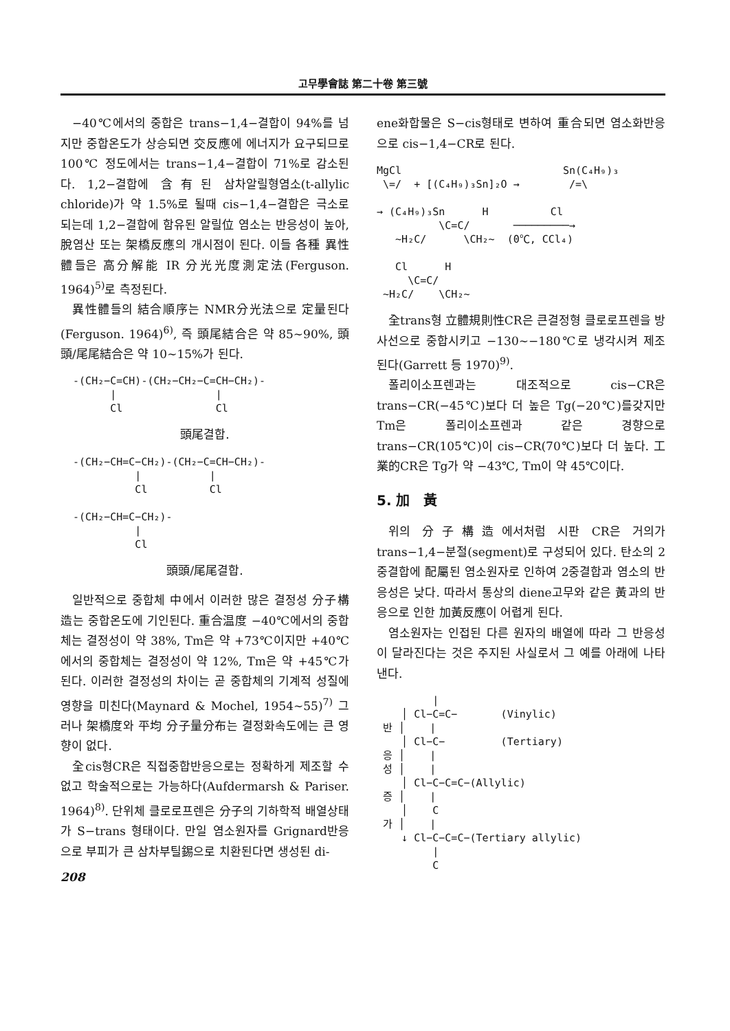고무學會誌 第二十卷 第三號
−40℃에서의 중합은 trans−1,4−결합이 94%를 넘지만 중합온도가 상승되면 交反應에 에너지가 요구되므로 100℃ 정도에서는 trans−1,4−결합이 71%로 감소된다. 1,2−결합에 含有된 삼차알릴형염소(t-allylic chloride)가 약 1.5%로 될때 cis−1,4−결합은 극소로 되는데 1,2−결합에 함유된 알릴位 염소는 반응성이 높아, 脫염산 또는 架橋反應의 개시점이 된다. 이들 各種 異性體들은 高分解能 IR 分光光度測定法(Ferguson. 1964)<sup>5)</sup>로 측정된다.
異性體들의 結合順序는 NMR分光法으로 定量된다(Ferguson. 1964)<sup>6)</sup>, 즉 頭尾結合은 약 85∼90%, 頭頭/尾尾結合은 약 10∼15%가 된다.
-(CH₂−C=CH)-(CH₂−CH₂−C=CH−CH₂)- | | Cl Cl
頭尾결합.
-(CH₂−CH=C−CH₂)-(CH₂−C=CH−CH₂)- | | Cl Cl -(CH₂−CH=C−CH₂)- | Cl
頭頭/尾尾결합.
일반적으로 중합체 中에서 이러한 많은 결정성 分子構造는 중합온도에 기인된다. 重合温度 −40℃에서의 중합체는 결정성이 약 38%, Tm은 약 +73℃이지만 +40℃에서의 중합체는 결정성이 약 12%, Tm은 약 +45℃가 된다. 이러한 결정성의 차이는 곧 중합체의 기계적 성질에 영향을 미친다(Maynard & Mochel, 1954∼55)<sup>7)</sup> 그러나 架橋度와 平均 分子量分布는 결정화속도에는 큰 영향이 없다.
全cis형CR은 직접중합반응으로는 정확하게 제조할 수 없고 학술적으로는 가능하다(Aufdermarsh & Pariser. 1964)<sup>8)</sup>. 단위체 클로로프렌은 分子의 기하학적 배열상태가 S−trans 형태이다. 만일 염소원자를 Grignard반응으로 부피가 큰 삼차부틸錫으로 치환된다면 생성된 di-
208
ene화합물은 S−cis형태로 변하여 重合되면 염소화반응으로 cis−1,4−CR로 된다.
MgCl Sn(C₄H₉)₃ \=/ + [(C₄H₉)₃Sn]₂O → /=\ → (C₄H₉)₃Sn H Cl \C=C/ ─────────→ ~H₂C/ \CH₂~ (0℃, CCl₄) Cl H \C=C/ ~H₂C/ \CH₂~
全trans형 立體規則性CR은 큰결정형 클로로프렌을 방사선으로 중합시키고 −130∼−180℃로 냉각시켜 제조된다(Garrett 등 1970)<sup>9)</sup>.
폴리이소프렌과는 대조적으로 cis−CR은 trans−CR(−45℃)보다 더 높은 Tg(−20℃)를갖지만 Tm은 폴리이소프렌과 같은 경향으로 trans−CR(105℃)이 cis−CR(70℃)보다 더 높다. 工業的CR은 Tg가 약 −43℃, Tm이 약 45℃이다.
5. 加　黃
위의 分子構造에서처럼 시판 CR은 거의가 trans−1,4−분절(segment)로 구성되어 있다. 탄소의 2중결합에 配屬된 염소원자로 인하여 2중결합과 염소의 반응성은 낮다. 따라서 통상의 diene고무와 같은 黃과의 반응으로 인한 加黃反應이 어렵게 된다.
염소원자는 인접된 다른 원자의 배열에 따라 그 반응성이 달라진다는 것은 주지된 사실로서 그 예를 아래에 나타낸다.
| │ Cl−C=C− (Vinylic) 반 │ | │ Cl−C− (Tertiary) 응 │ | 성 │ | │ Cl−C−C=C−(Allylic) 증 │ | │ C 가 │ | ↓ Cl−C−C=C−(Tertiary allylic) | C